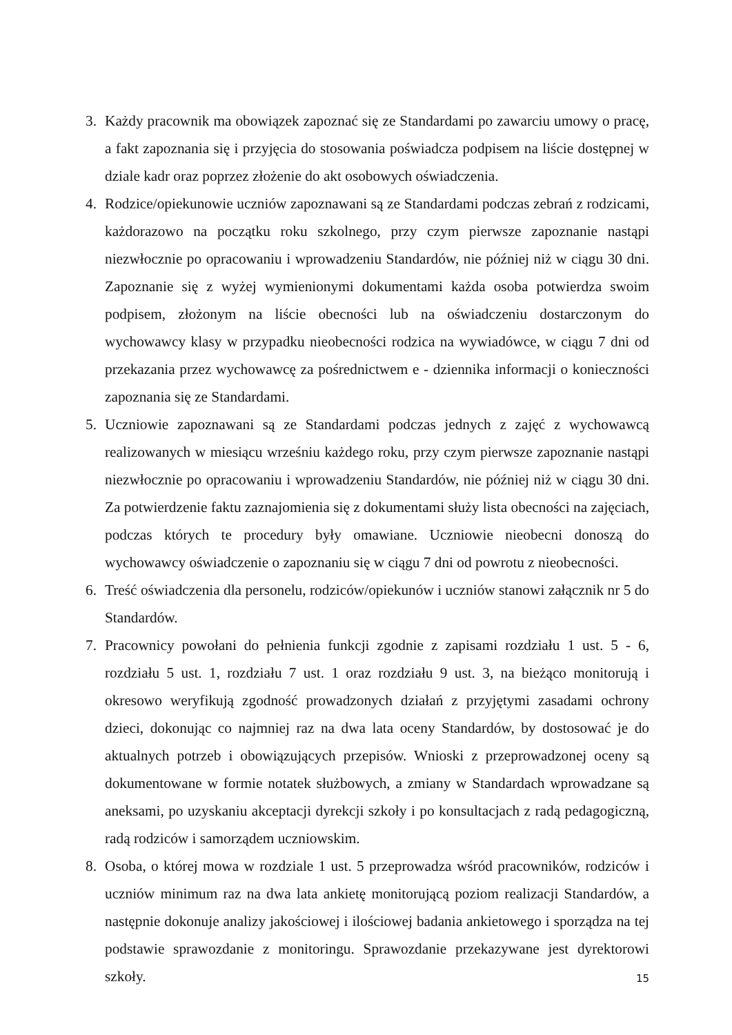3. Każdy pracownik ma obowiązek zapoznać się ze Standardami po zawarciu umowy o pracę, a fakt zapoznania się i przyjęcia do stosowania poświadcza podpisem na liście dostępnej w dziale kadr oraz poprzez złożenie do akt osobowych oświadczenia.
4. Rodzice/opiekunowie uczniów zapoznawani są ze Standardami podczas zebrań z rodzicami, każdorazowo na początku roku szkolnego, przy czym pierwsze zapoznanie nastąpi niezwłocznie po opracowaniu i wprowadzeniu Standardów, nie później niż w ciągu 30 dni. Zapoznanie się z wyżej wymienionymi dokumentami każda osoba potwierdza swoim podpisem, złożonym na liście obecności lub na oświadczeniu dostarczonym do wychowawcy klasy w przypadku nieobecności rodzica na wywiadówce, w ciągu 7 dni od przekazania przez wychowawcę za pośrednictwem e - dziennika informacji o konieczności zapoznania się ze Standardami.
5. Uczniowie zapoznawani są ze Standardami podczas jednych z zajęć z wychowawcą realizowanych w miesiącu wrześniu każdego roku, przy czym pierwsze zapoznanie nastąpi niezwłocznie po opracowaniu i wprowadzeniu Standardów, nie później niż w ciągu 30 dni. Za potwierdzenie faktu zaznajomienia się z dokumentami służy lista obecności na zajęciach, podczas których te procedury były omawiane. Uczniowie nieobecni donoszą do wychowawcy oświadczenie o zapoznaniu się w ciągu 7 dni od powrotu z nieobecności.
6. Treść oświadczenia dla personelu, rodziców/opiekunów i uczniów stanowi załącznik nr 5 do Standardów.
7. Pracownicy powołani do pełnienia funkcji zgodnie z zapisami rozdziału 1 ust. 5 - 6, rozdziału 5 ust. 1, rozdziału 7 ust. 1 oraz rozdziału 9 ust. 3, na bieżąco monitorują i okresowo weryfikują zgodność prowadzonych działań z przyjętymi zasadami ochrony dzieci, dokonując co najmniej raz na dwa lata oceny Standardów, by dostosować je do aktualnych potrzeb i obowiązujących przepisów. Wnioski z przeprowadzonej oceny są dokumentowane w formie notatek służbowych, a zmiany w Standardach wprowadzane są aneksami, po uzyskaniu akceptacji dyrekcji szkoły i po konsultacjach z radą pedagogiczną, radą rodziców i samorządem uczniowskim.
8. Osoba, o której mowa w rozdziale 1 ust. 5 przeprowadza wśród pracowników, rodziców i uczniów minimum raz na dwa lata ankietę monitorującą poziom realizacji Standardów, a następnie dokonuje analizy jakościowej i ilościowej badania ankietowego i sporządza na tej podstawie sprawozdanie z monitoringu. Sprawozdanie przekazywane jest dyrektorowi szkoły.
15